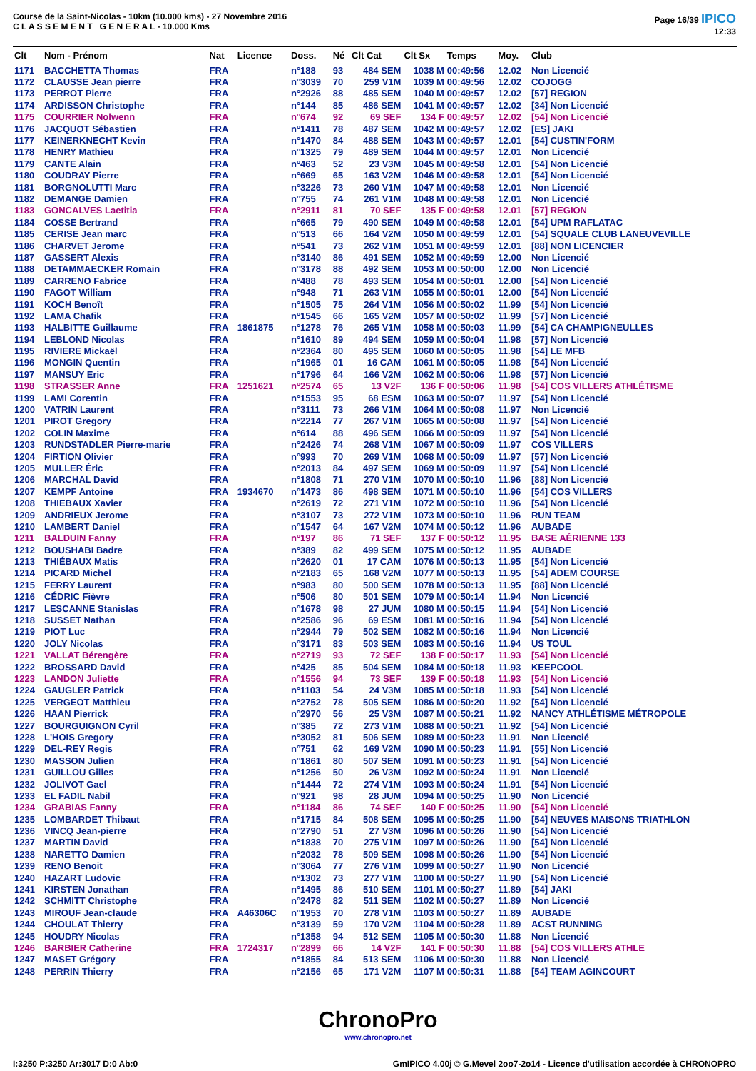Course de la Saint-Nicolas - 10km (10.000 kms) - 27 Novembre 2016
C L A S S E M E N T G E N E R A L - 10.000 Kms
Page 16/39 IPICO
12:33
| Clt | Nom - Prénom | Nat | Licence | Doss. | Né | Clt Cat | Clt Sx | Temps | Moy. | Club |
| --- | --- | --- | --- | --- | --- | --- | --- | --- | --- | --- |
| 1171 | BACCHETTA Thomas | FRA | | n°188 | 93 | 484 SEM | 1038 M | 00:49:56 | 12.02 | Non Licencié |
| 1172 | CLAUSSE Jean pierre | FRA | | n°3039 | 70 | 259 V1M | 1039 M | 00:49:56 | 12.02 | COJOGG |
| 1173 | PERROT Pierre | FRA | | n°2926 | 88 | 485 SEM | 1040 M | 00:49:57 | 12.02 | [57] REGION |
| 1174 | ARDISSON Christophe | FRA | | n°144 | 85 | 486 SEM | 1041 M | 00:49:57 | 12.02 | [34] Non Licencié |
| 1175 | COURRIER Nolwenn | FRA | | n°674 | 92 | 69 SEF | 134 F | 00:49:57 | 12.02 | [54] Non Licencié |
| 1176 | JACQUOT Sébastien | FRA | | n°1411 | 78 | 487 SEM | 1042 M | 00:49:57 | 12.02 | [ES] JAKI |
| 1177 | KEINERKNECHT Kevin | FRA | | n°1470 | 84 | 488 SEM | 1043 M | 00:49:57 | 12.01 | [54] CUSTIN'FORM |
| 1178 | HENRY Mathieu | FRA | | n°1325 | 79 | 489 SEM | 1044 M | 00:49:57 | 12.01 | Non Licencié |
| 1179 | CANTE Alain | FRA | | n°463 | 52 | 23 V3M | 1045 M | 00:49:58 | 12.01 | [54] Non Licencié |
| 1180 | COUDRAY Pierre | FRA | | n°669 | 65 | 163 V2M | 1046 M | 00:49:58 | 12.01 | [54] Non Licencié |
| 1181 | BORGNOLUTTI Marc | FRA | | n°3226 | 73 | 260 V1M | 1047 M | 00:49:58 | 12.01 | Non Licencié |
| 1182 | DEMANGE Damien | FRA | | n°755 | 74 | 261 V1M | 1048 M | 00:49:58 | 12.01 | Non Licencié |
| 1183 | GONCALVES Laetitia | FRA | | n°2911 | 81 | 70 SEF | 135 F | 00:49:58 | 12.01 | [57] REGION |
| 1184 | COSSE Bertrand | FRA | | n°665 | 79 | 490 SEM | 1049 M | 00:49:58 | 12.01 | [54] UPM RAFLATAC |
| 1185 | CERISE Jean marc | FRA | | n°513 | 66 | 164 V2M | 1050 M | 00:49:59 | 12.01 | [54] SQUALE CLUB LANEUVEVILLE |
| 1186 | CHARVET Jerome | FRA | | n°541 | 73 | 262 V1M | 1051 M | 00:49:59 | 12.01 | [88] NON LICENCIER |
| 1187 | GASSERT Alexis | FRA | | n°3140 | 86 | 491 SEM | 1052 M | 00:49:59 | 12.00 | Non Licencié |
| 1188 | DETAMMAECKER Romain | FRA | | n°3178 | 88 | 492 SEM | 1053 M | 00:50:00 | 12.00 | Non Licencié |
| 1189 | CARRENO Fabrice | FRA | | n°488 | 78 | 493 SEM | 1054 M | 00:50:01 | 12.00 | [54] Non Licencié |
| 1190 | FAGOT William | FRA | | n°948 | 71 | 263 V1M | 1055 M | 00:50:01 | 12.00 | [54] Non Licencié |
| 1191 | KOCH Benoît | FRA | | n°1505 | 75 | 264 V1M | 1056 M | 00:50:02 | 11.99 | [54] Non Licencié |
| 1192 | LAMA Chafik | FRA | | n°1545 | 66 | 165 V2M | 1057 M | 00:50:02 | 11.99 | [57] Non Licencié |
| 1193 | HALBITTE Guillaume | FRA | 1861875 | n°1278 | 76 | 265 V1M | 1058 M | 00:50:03 | 11.99 | [54] CA CHAMPIGNEULLES |
| 1194 | LEBLOND Nicolas | FRA | | n°1610 | 89 | 494 SEM | 1059 M | 00:50:04 | 11.98 | [57] Non Licencié |
| 1195 | RIVIERE Mickaël | FRA | | n°2364 | 80 | 495 SEM | 1060 M | 00:50:05 | 11.98 | [54] LE MFB |
| 1196 | MONGIN Quentin | FRA | | n°1965 | 01 | 16 CAM | 1061 M | 00:50:05 | 11.98 | [54] Non Licencié |
| 1197 | MANSUY Eric | FRA | | n°1796 | 64 | 166 V2M | 1062 M | 00:50:06 | 11.98 | [57] Non Licencié |
| 1198 | STRASSER Anne | FRA | 1251621 | n°2574 | 65 | 13 V2F | 136 F | 00:50:06 | 11.98 | [54] COS VILLERS ATHLÉTISME |
| 1199 | LAMI Corentin | FRA | | n°1553 | 95 | 68 ESM | 1063 M | 00:50:07 | 11.97 | [54] Non Licencié |
| 1200 | VATRIN Laurent | FRA | | n°3111 | 73 | 266 V1M | 1064 M | 00:50:08 | 11.97 | Non Licencié |
| 1201 | PIROT Gregory | FRA | | n°2214 | 77 | 267 V1M | 1065 M | 00:50:08 | 11.97 | [54] Non Licencié |
| 1202 | COLIN Maxime | FRA | | n°614 | 88 | 496 SEM | 1066 M | 00:50:09 | 11.97 | [54] Non Licencié |
| 1203 | RUNDSTADLER Pierre-marie | FRA | | n°2426 | 74 | 268 V1M | 1067 M | 00:50:09 | 11.97 | COS VILLERS |
| 1204 | FIRTION Olivier | FRA | | n°993 | 70 | 269 V1M | 1068 M | 00:50:09 | 11.97 | [57] Non Licencié |
| 1205 | MULLER Éric | FRA | | n°2013 | 84 | 497 SEM | 1069 M | 00:50:09 | 11.97 | [54] Non Licencié |
| 1206 | MARCHAL David | FRA | | n°1808 | 71 | 270 V1M | 1070 M | 00:50:10 | 11.96 | [88] Non Licencié |
| 1207 | KEMPF Antoine | FRA | 1934670 | n°1473 | 86 | 498 SEM | 1071 M | 00:50:10 | 11.96 | [54] COS VILLERS |
| 1208 | THIEBAUX Xavier | FRA | | n°2619 | 72 | 271 V1M | 1072 M | 00:50:10 | 11.96 | [54] Non Licencié |
| 1209 | ANDRIEUX Jerome | FRA | | n°3107 | 73 | 272 V1M | 1073 M | 00:50:10 | 11.96 | RUN TEAM |
| 1210 | LAMBERT Daniel | FRA | | n°1547 | 64 | 167 V2M | 1074 M | 00:50:12 | 11.96 | AUBADE |
| 1211 | BALDUIN Fanny | FRA | | n°197 | 86 | 71 SEF | 137 F | 00:50:12 | 11.95 | BASE AÉRIENNE 133 |
| 1212 | BOUSHABI Badre | FRA | | n°389 | 82 | 499 SEM | 1075 M | 00:50:12 | 11.95 | AUBADE |
| 1213 | THIÉBAUX Matis | FRA | | n°2620 | 01 | 17 CAM | 1076 M | 00:50:13 | 11.95 | [54] Non Licencié |
| 1214 | PICARD Michel | FRA | | n°2183 | 65 | 168 V2M | 1077 M | 00:50:13 | 11.95 | [54] ADEM COURSE |
| 1215 | FERRY Laurent | FRA | | n°983 | 80 | 500 SEM | 1078 M | 00:50:13 | 11.95 | [88] Non Licencié |
| 1216 | CÉDRIC Fièvre | FRA | | n°506 | 80 | 501 SEM | 1079 M | 00:50:14 | 11.94 | Non Licencié |
| 1217 | LESCANNE Stanislas | FRA | | n°1678 | 98 | 27 JUM | 1080 M | 00:50:15 | 11.94 | [54] Non Licencié |
| 1218 | SUSSET Nathan | FRA | | n°2586 | 96 | 69 ESM | 1081 M | 00:50:16 | 11.94 | [54] Non Licencié |
| 1219 | PIOT Luc | FRA | | n°2944 | 79 | 502 SEM | 1082 M | 00:50:16 | 11.94 | Non Licencié |
| 1220 | JOLY Nicolas | FRA | | n°3171 | 83 | 503 SEM | 1083 M | 00:50:16 | 11.94 | US TOUL |
| 1221 | VALLAT Bérengère | FRA | | n°2719 | 93 | 72 SEF | 138 F | 00:50:17 | 11.93 | [54] Non Licencié |
| 1222 | BROSSARD David | FRA | | n°425 | 85 | 504 SEM | 1084 M | 00:50:18 | 11.93 | KEEPCOOL |
| 1223 | LANDON Juliette | FRA | | n°1556 | 94 | 73 SEF | 139 F | 00:50:18 | 11.93 | [54] Non Licencié |
| 1224 | GAUGLER Patrick | FRA | | n°1103 | 54 | 24 V3M | 1085 M | 00:50:18 | 11.93 | [54] Non Licencié |
| 1225 | VERGEOT Matthieu | FRA | | n°2752 | 78 | 505 SEM | 1086 M | 00:50:20 | 11.92 | [54] Non Licencié |
| 1226 | HAAN Pierrick | FRA | | n°2970 | 56 | 25 V3M | 1087 M | 00:50:21 | 11.92 | NANCY ATHLÉTISME MÉTROPOLE |
| 1227 | BOURGUIGNON Cyril | FRA | | n°385 | 72 | 273 V1M | 1088 M | 00:50:21 | 11.92 | [54] Non Licencié |
| 1228 | L'HOIS Gregory | FRA | | n°3052 | 81 | 506 SEM | 1089 M | 00:50:23 | 11.91 | Non Licencié |
| 1229 | DEL-REY Regis | FRA | | n°751 | 62 | 169 V2M | 1090 M | 00:50:23 | 11.91 | [55] Non Licencié |
| 1230 | MASSON Julien | FRA | | n°1861 | 80 | 507 SEM | 1091 M | 00:50:23 | 11.91 | [54] Non Licencié |
| 1231 | GUILLOU Gilles | FRA | | n°1256 | 50 | 26 V3M | 1092 M | 00:50:24 | 11.91 | Non Licencié |
| 1232 | JOLIVOT Gael | FRA | | n°1444 | 72 | 274 V1M | 1093 M | 00:50:24 | 11.91 | [54] Non Licencié |
| 1233 | EL FADIL Nabil | FRA | | n°921 | 98 | 28 JUM | 1094 M | 00:50:25 | 11.90 | Non Licencié |
| 1234 | GRABIAS Fanny | FRA | | n°1184 | 86 | 74 SEF | 140 F | 00:50:25 | 11.90 | [54] Non Licencié |
| 1235 | LOMBARDET Thibaut | FRA | | n°1715 | 84 | 508 SEM | 1095 M | 00:50:25 | 11.90 | [54] NEUVES MAISONS TRIATHLON |
| 1236 | VINCQ Jean-pierre | FRA | | n°2790 | 51 | 27 V3M | 1096 M | 00:50:26 | 11.90 | [54] Non Licencié |
| 1237 | MARTIN David | FRA | | n°1838 | 70 | 275 V1M | 1097 M | 00:50:26 | 11.90 | [54] Non Licencié |
| 1238 | NARETTO Damien | FRA | | n°2032 | 78 | 509 SEM | 1098 M | 00:50:26 | 11.90 | [54] Non Licencié |
| 1239 | RENO Benoit | FRA | | n°3064 | 77 | 276 V1M | 1099 M | 00:50:27 | 11.90 | Non Licencié |
| 1240 | HAZART Ludovic | FRA | | n°1302 | 73 | 277 V1M | 1100 M | 00:50:27 | 11.90 | [54] Non Licencié |
| 1241 | KIRSTEN Jonathan | FRA | | n°1495 | 86 | 510 SEM | 1101 M | 00:50:27 | 11.89 | [54] JAKI |
| 1242 | SCHMITT Christophe | FRA | | n°2478 | 82 | 511 SEM | 1102 M | 00:50:27 | 11.89 | Non Licencié |
| 1243 | MIROUF Jean-claude | FRA | A46306C | n°1953 | 70 | 278 V1M | 1103 M | 00:50:27 | 11.89 | AUBADE |
| 1244 | CHOULAT Thierry | FRA | | n°3139 | 59 | 170 V2M | 1104 M | 00:50:28 | 11.89 | ACST RUNNING |
| 1245 | HOUDRY Nicolas | FRA | | n°1358 | 94 | 512 SEM | 1105 M | 00:50:30 | 11.88 | Non Licencié |
| 1246 | BARBIER Catherine | FRA | 1724317 | n°2899 | 66 | 14 V2F | 141 F | 00:50:30 | 11.88 | [54] COS VILLERS ATHLE |
| 1247 | MASET Grégory | FRA | | n°1855 | 84 | 513 SEM | 1106 M | 00:50:30 | 11.88 | Non Licencié |
| 1248 | PERRIN Thierry | FRA | | n°2156 | 65 | 171 V2M | 1107 M | 00:50:31 | 11.88 | [54] TEAM AGINCOURT |
ChronoPro
www.chronopro.net
I:3250 P:3250 Ar:3017 D:0 Ab:0 GmIPICO 4.00j © G.Mevel 2oo7-2o14 - Licence d'utilisation accordée à CHRONOPRO